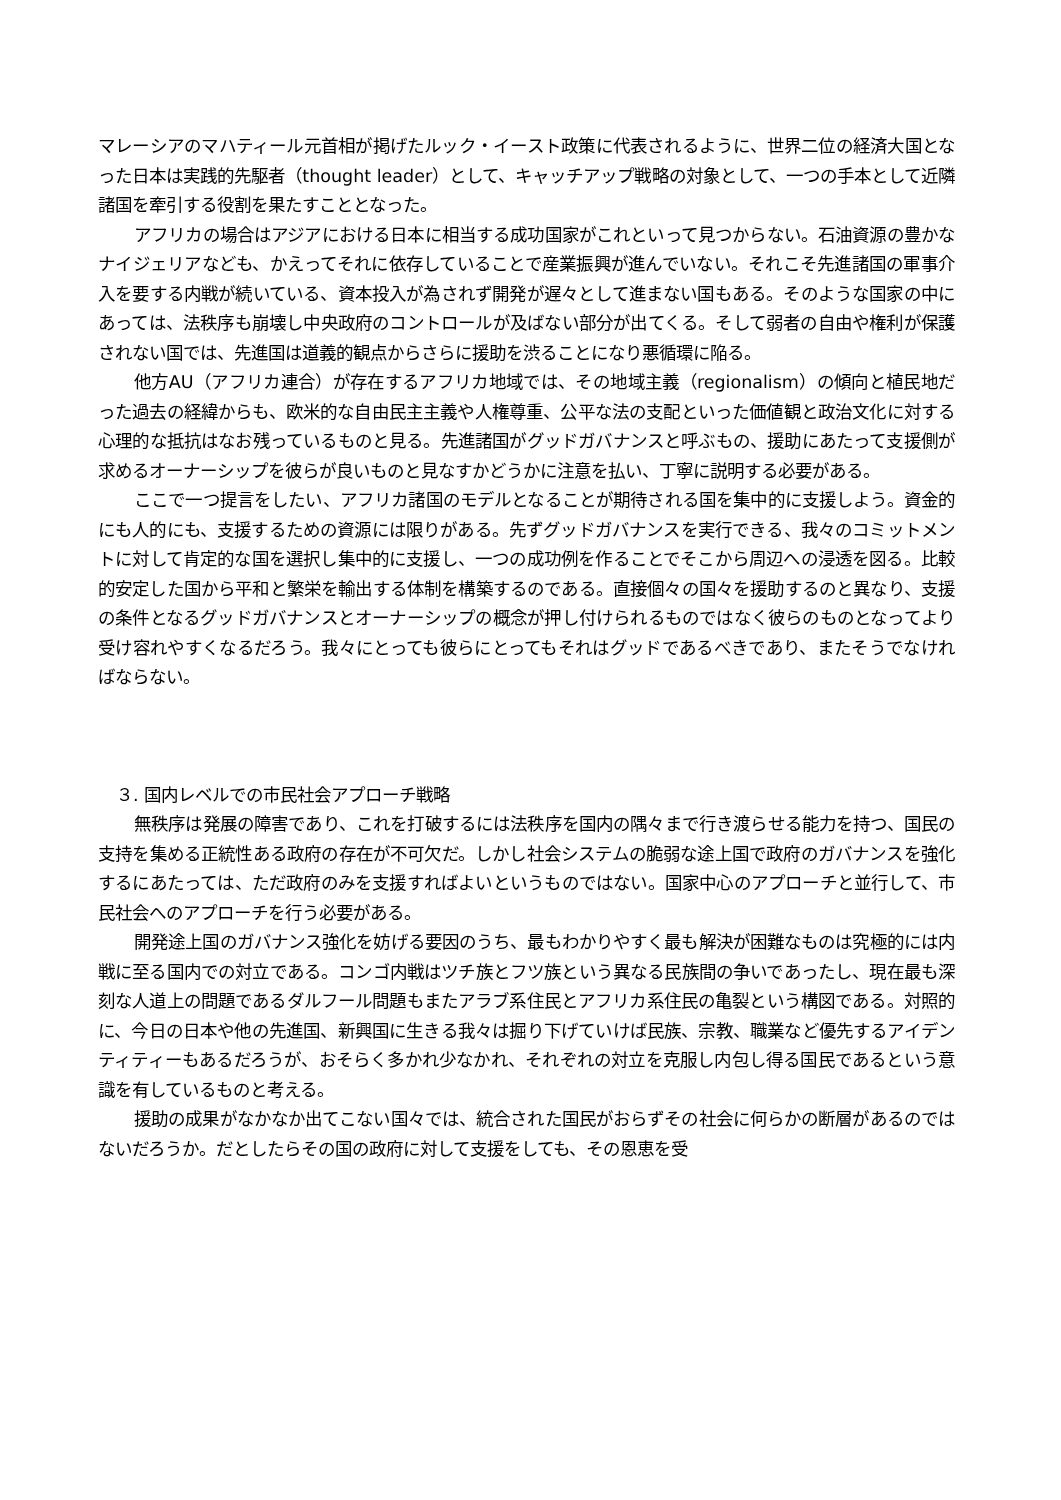マレーシアのマハティール元首相が掲げたルック・イースト政策に代表されるように、世界二位の経済大国となった日本は実践的先駆者（thought leader）として、キャッチアップ戦略の対象として、一つの手本として近隣諸国を牽引する役割を果たすこととなった。
アフリカの場合はアジアにおける日本に相当する成功国家がこれといって見つからない。石油資源の豊かなナイジェリアなども、かえってそれに依存していることで産業振興が進んでいない。それこそ先進諸国の軍事介入を要する内戦が続いている、資本投入が為されず開発が遅々として進まない国もある。そのような国家の中にあっては、法秩序も崩壊し中央政府のコントロールが及ばない部分が出てくる。そして弱者の自由や権利が保護されない国では、先進国は道義的観点からさらに援助を渋ることになり悪循環に陥る。
他方AU（アフリカ連合）が存在するアフリカ地域では、その地域主義（regionalism）の傾向と植民地だった過去の経緯からも、欧米的な自由民主主義や人権尊重、公平な法の支配といった価値観と政治文化に対する心理的な抵抗はなお残っているものと見る。先進諸国がグッドガバナンスと呼ぶもの、援助にあたって支援側が求めるオーナーシップを彼らが良いものと見なすかどうかに注意を払い、丁寧に説明する必要がある。
ここで一つ提言をしたい、アフリカ諸国のモデルとなることが期待される国を集中的に支援しよう。資金的にも人的にも、支援するための資源には限りがある。先ずグッドガバナンスを実行できる、我々のコミットメントに対して肯定的な国を選択し集中的に支援し、一つの成功例を作ることでそこから周辺への浸透を図る。比較的安定した国から平和と繁栄を輸出する体制を構築するのである。直接個々の国々を援助するのと異なり、支援の条件となるグッドガバナンスとオーナーシップの概念が押し付けられるものではなく彼らのものとなってより受け容れやすくなるだろう。我々にとっても彼らにとってもそれはグッドであるべきであり、またそうでなければならない。
３. 国内レベルでの市民社会アプローチ戦略
無秩序は発展の障害であり、これを打破するには法秩序を国内の隅々まで行き渡らせる能力を持つ、国民の支持を集める正統性ある政府の存在が不可欠だ。しかし社会システムの脆弱な途上国で政府のガバナンスを強化するにあたっては、ただ政府のみを支援すればよいというものではない。国家中心のアプローチと並行して、市民社会へのアプローチを行う必要がある。
開発途上国のガバナンス強化を妨げる要因のうち、最もわかりやすく最も解決が困難なものは究極的には内戦に至る国内での対立である。コンゴ内戦はツチ族とフツ族という異なる民族間の争いであったし、現在最も深刻な人道上の問題であるダルフール問題もまたアラブ系住民とアフリカ系住民の亀裂という構図である。対照的に、今日の日本や他の先進国、新興国に生きる我々は掘り下げていけば民族、宗教、職業など優先するアイデンティティーもあるだろうが、おそらく多かれ少なかれ、それぞれの対立を克服し内包し得る国民であるという意識を有しているものと考える。
援助の成果がなかなか出てこない国々では、統合された国民がおらずその社会に何らかの断層があるのではないだろうか。だとしたらその国の政府に対して支援をしても、その恩恵を受